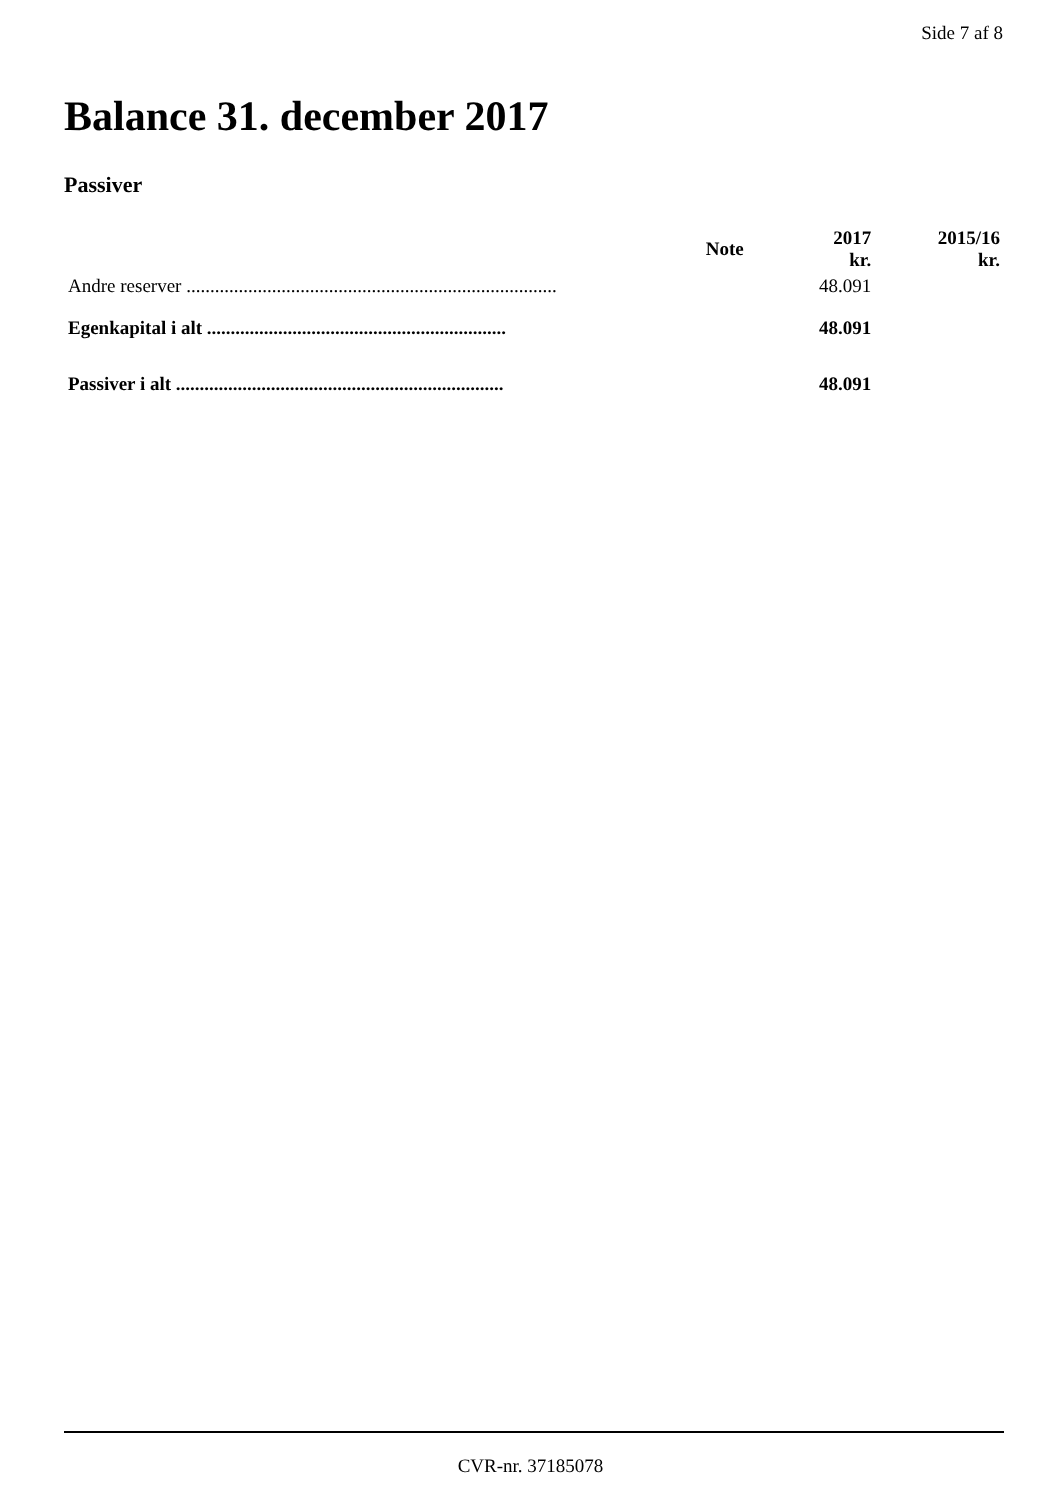Side 7 af 8
Balance 31. december 2017
Passiver
| | Note | 2017 kr. | 2015/16 kr. |
| --- | --- | --- | --- |
| Andre reserver .............................................................................. | | 48.091 | |
| Egenkapital i alt ............................................................... | | 48.091 | |
| Passiver i alt ..................................................................... | | 48.091 | |
CVR-nr. 37185078